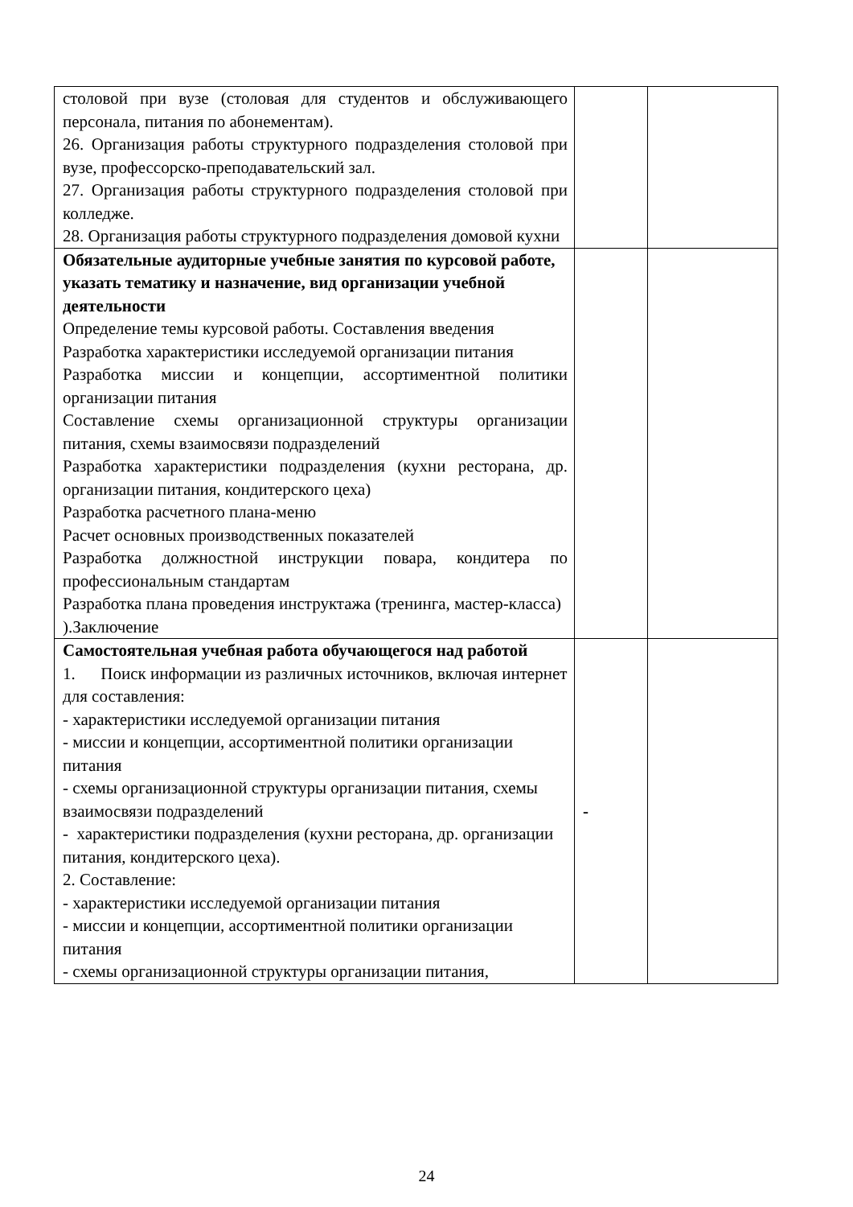| столовой при вузе (столовая для студентов и обслуживающего персонала, питания по абонементам). 26. Организация работы структурного подразделения столовой при вузе, профессорско-преподавательский зал. 27. Организация работы структурного подразделения столовой при колледже. 28. Организация работы структурного подразделения домовой кухни | | |
| Обязательные аудиторные учебные занятия по курсовой работе, указать тематику и назначение, вид организации учебной деятельности Определение темы курсовой работы. Составления введения Разработка характеристики исследуемой организации питания Разработка миссии и концепции, ассортиментной политики организации питания Составление схемы организационной структуры организации питания, схемы взаимосвязи подразделений Разработка характеристики подразделения (кухни ресторана, др. организации питания, кондитерского цеха) Разработка расчетного плана-меню Расчет основных производственных показателей Разработка должностной инструкции повара, кондитера по профессиональным стандартам Разработка плана проведения инструктажа (тренинга, мастер-класса) ).Заключение | | |
| Самостоятельная учебная работа обучающегося над работой 1. Поиск информации из различных источников, включая интернет для составления: - характеристики исследуемой организации питания - миссии и концепции, ассортиментной политики организации питания - схемы организационной структуры организации питания, схемы взаимосвязи подразделений - характеристики подразделения (кухни ресторана, др. организации питания, кондитерского цеха). 2. Составление: - характеристики исследуемой организации питания - миссии и концепции, ассортиментной политики организации питания - схемы организационной структуры организации питания, | - | |
24